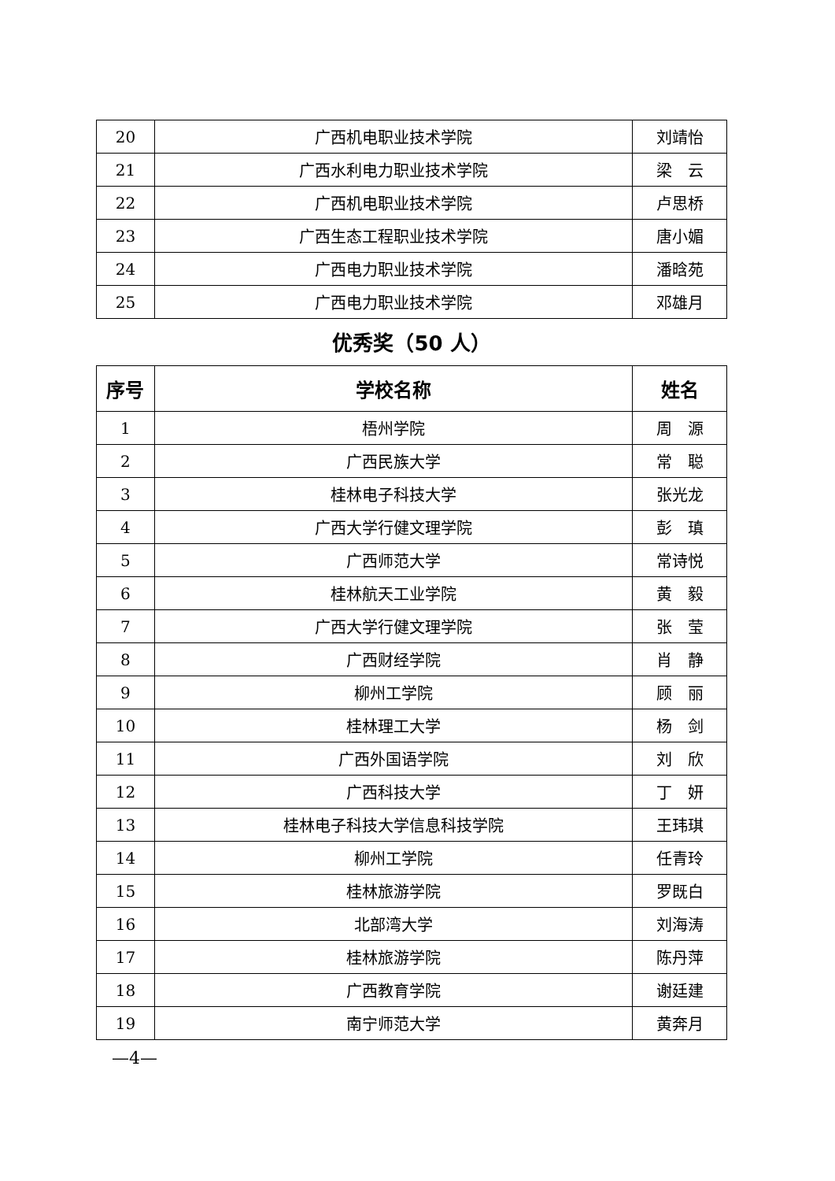| 20 | 广西机电职业技术学院 | 刘靖怡 |
| 21 | 广西水利电力职业技术学院 | 梁 云 |
| 22 | 广西机电职业技术学院 | 卢思桥 |
| 23 | 广西生态工程职业技术学院 | 唐小媚 |
| 24 | 广西电力职业技术学院 | 潘晗苑 |
| 25 | 广西电力职业技术学院 | 邓雄月 |
优秀奖（50 人）
| 序号 | 学校名称 | 姓名 |
| --- | --- | --- |
| 1 | 梧州学院 | 周 源 |
| 2 | 广西民族大学 | 常 聪 |
| 3 | 桂林电子科技大学 | 张光龙 |
| 4 | 广西大学行健文理学院 | 彭 瑱 |
| 5 | 广西师范大学 | 常诗悦 |
| 6 | 桂林航天工业学院 | 黄 毅 |
| 7 | 广西大学行健文理学院 | 张 莹 |
| 8 | 广西财经学院 | 肖 静 |
| 9 | 柳州工学院 | 顾 丽 |
| 10 | 桂林理工大学 | 杨 剑 |
| 11 | 广西外国语学院 | 刘 欣 |
| 12 | 广西科技大学 | 丁 妍 |
| 13 | 桂林电子科技大学信息科技学院 | 王玮琪 |
| 14 | 柳州工学院 | 任青玲 |
| 15 | 桂林旅游学院 | 罗既白 |
| 16 | 北部湾大学 | 刘海涛 |
| 17 | 桂林旅游学院 | 陈丹萍 |
| 18 | 广西教育学院 | 谢廷建 |
| 19 | 南宁师范大学 | 黄奔月 |
—4—